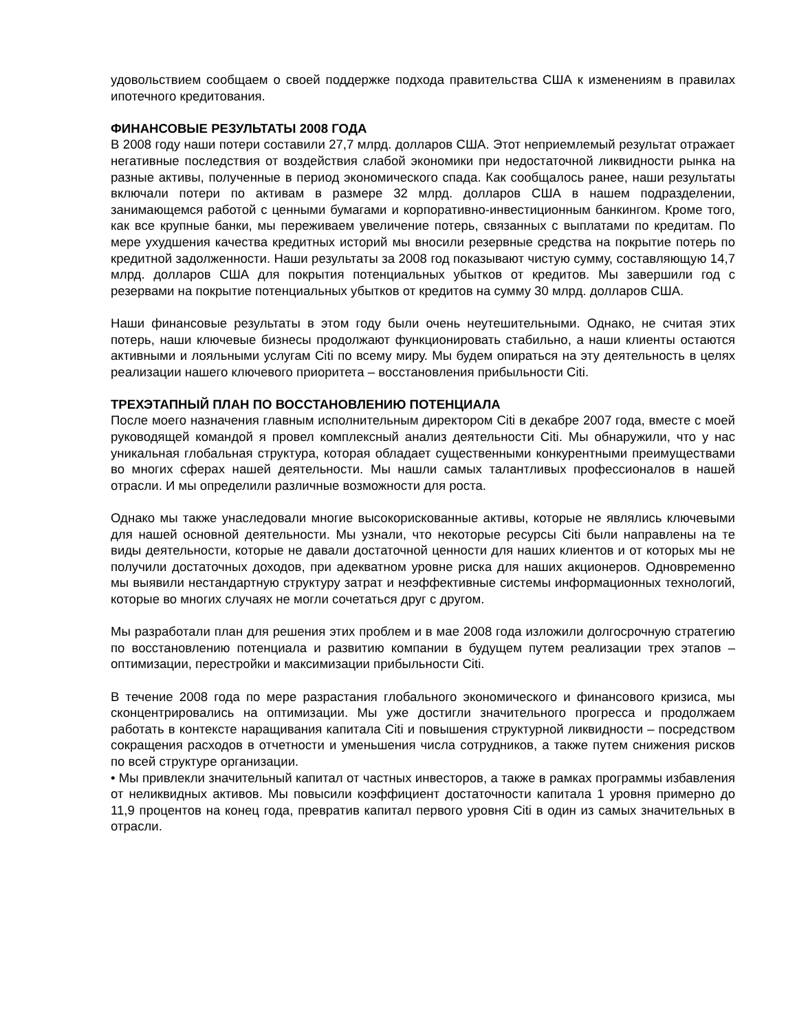удовольствием сообщаем о своей поддержке подхода правительства США к изменениям в правилах ипотечного кредитования.
ФИНАНСОВЫЕ РЕЗУЛЬТАТЫ 2008 ГОДА
В 2008 году наши потери составили 27,7 млрд. долларов США. Этот неприемлемый результат отражает негативные последствия от воздействия слабой экономики при недостаточной ликвидности рынка на разные активы, полученные в период экономического спада. Как сообщалось ранее, наши результаты включали потери по активам в размере 32 млрд. долларов США в нашем подразделении, занимающемся работой с ценными бумагами и корпоративно-инвестиционным банкингом. Кроме того, как все крупные банки, мы переживаем увеличение потерь, связанных с выплатами по кредитам. По мере ухудшения качества кредитных историй мы вносили резервные средства на покрытие потерь по кредитной задолженности. Наши результаты за 2008 год показывают чистую сумму, составляющую 14,7 млрд. долларов США для покрытия потенциальных убытков от кредитов. Мы завершили год с резервами на покрытие потенциальных убытков от кредитов на сумму 30 млрд. долларов США.
Наши финансовые результаты в этом году были очень неутешительными. Однако, не считая этих потерь, наши ключевые бизнесы продолжают функционировать стабильно, а наши клиенты остаются активными и лояльными услугам Citi по всему миру. Мы будем опираться на эту деятельность в целях реализации нашего ключевого приоритета – восстановления прибыльности Citi.
ТРЕХЭТАПНЫЙ ПЛАН ПО ВОССТАНОВЛЕНИЮ ПОТЕНЦИАЛА
После моего назначения главным исполнительным директором Citi в декабре 2007 года, вместе с моей руководящей командой я провел комплексный анализ деятельности Citi. Мы обнаружили, что у нас уникальная глобальная структура, которая обладает существенными конкурентными преимуществами во многих сферах нашей деятельности. Мы нашли самых талантливых профессионалов в нашей отрасли. И мы определили различные возможности для роста.
Однако мы также унаследовали многие высокорискованные активы, которые не являлись ключевыми для нашей основной деятельности. Мы узнали, что некоторые ресурсы Citi были направлены на те виды деятельности, которые не давали достаточной ценности для наших клиентов и от которых мы не получили достаточных доходов, при адекватном уровне риска для наших акционеров. Одновременно мы выявили нестандартную структуру затрат и неэффективные системы информационных технологий, которые во многих случаях не могли сочетаться друг с другом.
Мы разработали план для решения этих проблем и в мае 2008 года изложили долгосрочную стратегию по восстановлению потенциала и развитию компании в будущем путем реализации трех этапов – оптимизации, перестройки и максимизации прибыльности Citi.
В течение 2008 года по мере разрастания глобального экономического и финансового кризиса, мы сконцентрировались на оптимизации. Мы уже достигли значительного прогресса и продолжаем работать в контексте наращивания капитала Citi и повышения структурной ликвидности – посредством сокращения расходов в отчетности и уменьшения числа сотрудников, а также путем снижения рисков по всей структуре организации.
• Мы привлекли значительный капитал от частных инвесторов, а также в рамках программы избавления от неликвидных активов. Мы повысили коэффициент достаточности капитала 1 уровня примерно до 11,9 процентов на конец года, превратив капитал первого уровня Citi в один из самых значительных в отрасли.